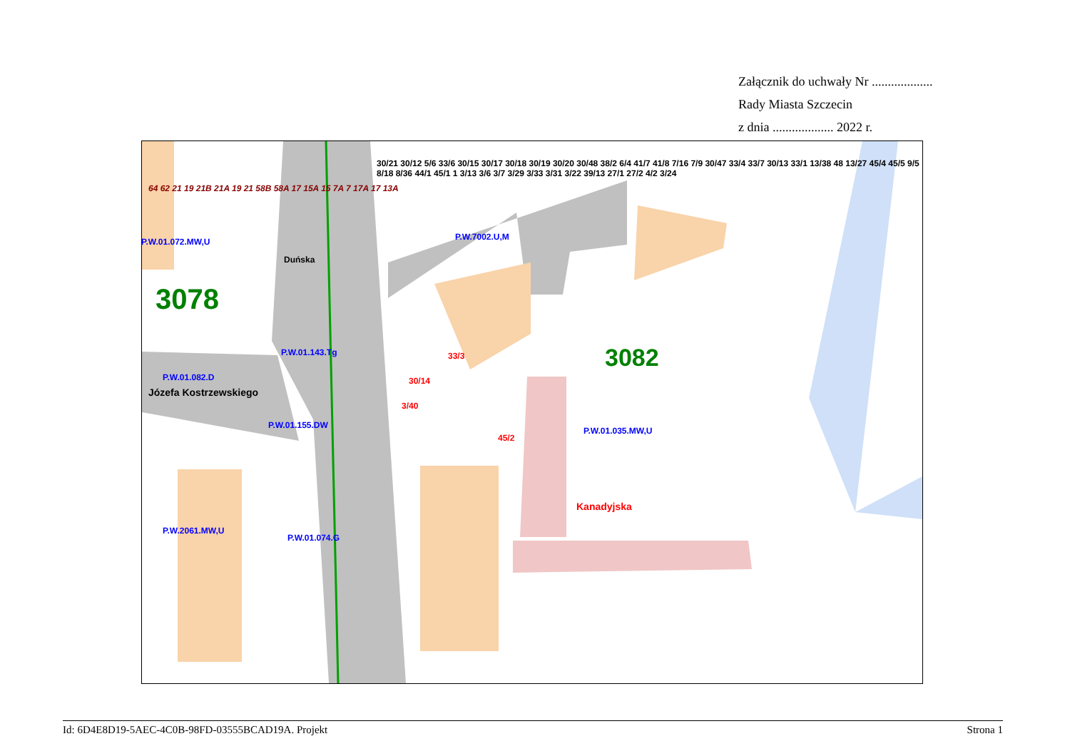Załącznik do uchwały Nr ...................
Rady Miasta Szczecin
z dnia ................... 2022 r.
3078
3082
P.W.01.072.MW,U P.W.7002.U,M
P.W.01.143.Tg
P.W.01.082.D
Józefa Kostrzewskiego
P.W.01.155.DW
P.W.01.035.MW,U
P.W.2061.MW,U
P.W.01.074.G
Duńska
Kanadyjska
33/3
30/14
3/40
45/2
30/21 30/12 5/6 33/6 30/15 30/17 30/18 30/19 30/20 30/48 38/2 6/4 41/7 41/8 7/16 7/9 30/47 33/4 33/7 30/13 33/1 13/38 48 13/27 45/4 45/5 9/5 8/18 8/36 44/1 45/1 1 3/13 3/6 3/7 3/29 3/33 3/31 3/22 39/13 27/1 27/2 4/2 3/24
64 62 21 19 21B 21A 19 21 58B 58A 17 15A 15 7A 7 17A 17 13A
Id: 6D4E8D19-5AEC-4C0B-98FD-03555BCAD19A. Projekt Strona 1